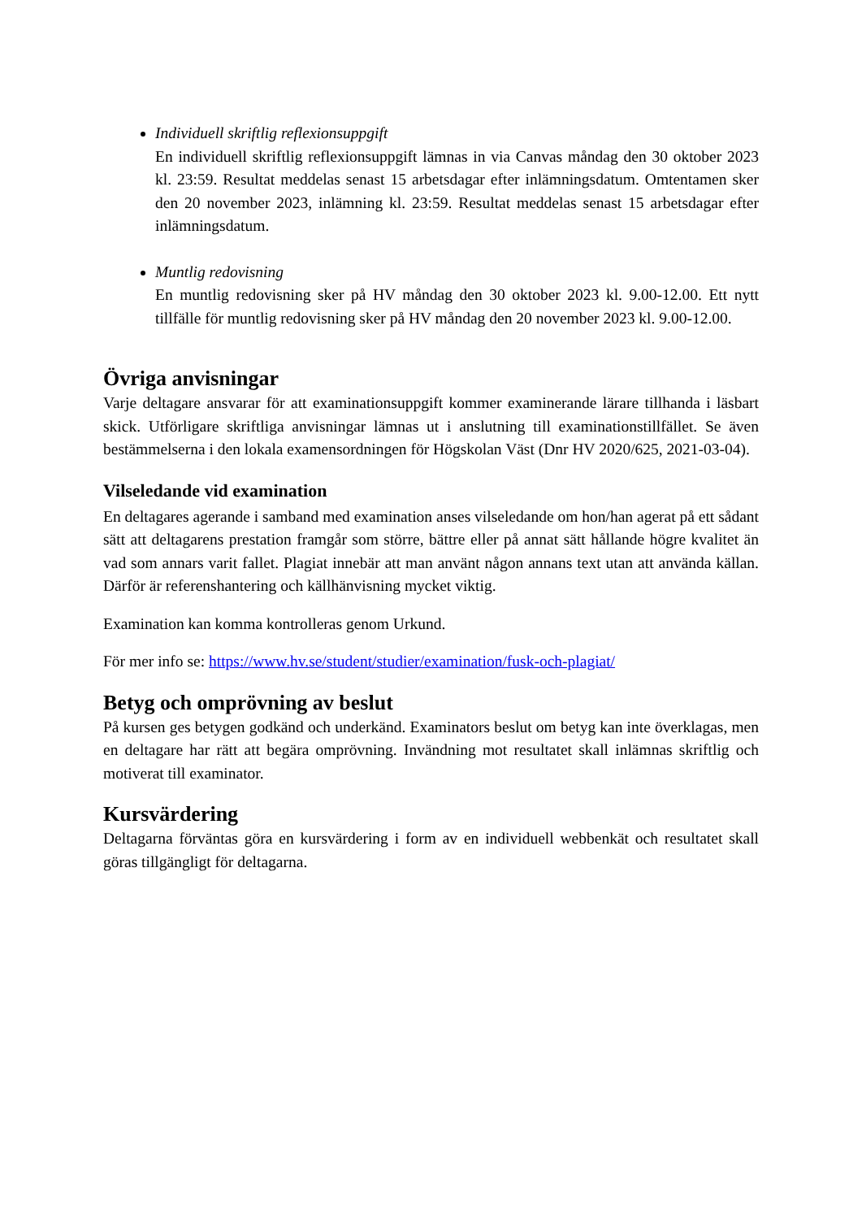Individuell skriftlig reflexionsuppgift
En individuell skriftlig reflexionsuppgift lämnas in via Canvas måndag den 30 oktober 2023 kl. 23:59. Resultat meddelas senast 15 arbetsdagar efter inlämningsdatum. Omtentamen sker den 20 november 2023, inlämning kl. 23:59. Resultat meddelas senast 15 arbetsdagar efter inlämningsdatum.
Muntlig redovisning
En muntlig redovisning sker på HV måndag den 30 oktober 2023 kl. 9.00-12.00. Ett nytt tillfälle för muntlig redovisning sker på HV måndag den 20 november 2023 kl. 9.00-12.00.
Övriga anvisningar
Varje deltagare ansvarar för att examinationsuppgift kommer examinerande lärare tillhanda i läsbart skick. Utförligare skriftliga anvisningar lämnas ut i anslutning till examinationstillfället. Se även bestämmelserna i den lokala examensordningen för Högskolan Väst (Dnr HV 2020/625, 2021-03-04).
Vilseledande vid examination
En deltagares agerande i samband med examination anses vilseledande om hon/han agerat på ett sådant sätt att deltagarens prestation framgår som större, bättre eller på annat sätt hållande högre kvalitet än vad som annars varit fallet. Plagiat innebär att man använt någon annans text utan att använda källan. Därför är referenshantering och källhänvisning mycket viktig.
Examination kan komma kontrolleras genom Urkund.
För mer info se: https://www.hv.se/student/studier/examination/fusk-och-plagiat/
Betyg och omprövning av beslut
På kursen ges betygen godkänd och underkänd. Examinators beslut om betyg kan inte överklagas, men en deltagare har rätt att begära omprövning. Invändning mot resultatet skall inlämnas skriftlig och motiverat till examinator.
Kursvärdering
Deltagarna förväntas göra en kursvärdering i form av en individuell webbenkät och resultatet skall göras tillgängligt för deltagarna.